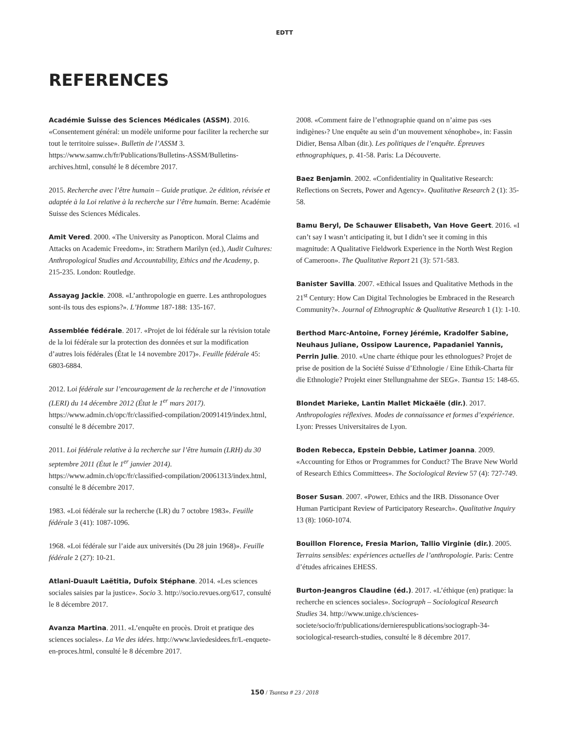EDTT
REFERENCES
Académie Suisse des Sciences Médicales (ASSM). 2016. «Consentement général: un modèle uniforme pour faciliter la recherche sur tout le territoire suisse». Bulletin de l’ASSM 3. https://www.samw.ch/fr/Publications/Bulletins-ASSM/Bulletins-archives.html, consulté le 8 décembre 2017.
2015. Recherche avec l’être humain – Guide pratique. 2e édition, révisée et adaptée à la Loi relative à la recherche sur l’être humain. Berne: Académie Suisse des Sciences Médicales.
Amit Vered. 2000. «The University as Panopticon. Moral Claims and Attacks on Academic Freedom», in: Strathern Marilyn (ed.), Audit Cultures: Anthropological Studies and Accountability, Ethics and the Academy, p. 215-235. London: Routledge.
Assayag Jackie. 2008. «L’anthropologie en guerre. Les anthropologues sont-ils tous des espions?». L’Homme 187-188: 135-167.
Assemblée fédérale. 2017. «Projet de loi fédérale sur la révision totale de la loi fédérale sur la protection des données et sur la modification d’autres lois fédérales (État le 14 novembre 2017)». Feuille fédérale 45: 6803-6884.
2012. Loi fédérale sur l’encouragement de la recherche et de l’innovation (LERI) du 14 décembre 2012 (État le 1<sup>er</sup> mars 2017). https://www.admin.ch/opc/fr/classified-compilation/20091419/index.html, consulté le 8 décembre 2017.
2011. Loi fédérale relative à la recherche sur l’être humain (LRH) du 30 septembre 2011 (État le 1<sup>er</sup> janvier 2014). https://www.admin.ch/opc/fr/classified-compilation/20061313/index.html, consulté le 8 décembre 2017.
1983. «Loi fédérale sur la recherche (LR) du 7 octobre 1983». Feuille fédérale 3 (41): 1087-1096.
1968. «Loi fédérale sur l’aide aux universités (Du 28 juin 1968)». Feuille fédérale 2 (27): 10-21.
Atlani-Duault Laëtitia, Dufoix Stéphane. 2014. «Les sciences sociales saisies par la justice». Socio 3. http://socio.revues.org/617, consulté le 8 décembre 2017.
Avanza Martina. 2011. «L’enquête en procès. Droit et pratique des sciences sociales». La Vie des idées. http://www.laviedesidees.fr/L-enquete-en-proces.html, consulté le 8 décembre 2017.
2008. «Comment faire de l’ethnographie quand on n’aime pas ‹ses indigènes›? Une enquête au sein d’un mouvement xénophobe», in: Fassin Didier, Bensa Alban (dir.). Les politiques de l’enquête. Épreuves ethnographiques, p. 41-58. Paris: La Découverte.
Baez Benjamin. 2002. «Confidentiality in Qualitative Research: Reflections on Secrets, Power and Agency». Qualitative Research 2 (1): 35-58.
Bamu Beryl, De Schauwer Elisabeth, Van Hove Geert. 2016. «I can’t say I wasn’t anticipating it, but I didn’t see it coming in this magnitude: A Qualitative Fieldwork Experience in the North West Region of Cameroon». The Qualitative Report 21 (3): 571-583.
Banister Savilla. 2007. «Ethical Issues and Qualitative Methods in the 21<sup>st</sup> Century: How Can Digital Technologies be Embraced in the Research Community?». Journal of Ethnographic & Qualitative Research 1 (1): 1-10.
Berthod Marc-Antoine, Forney Jérémie, Kradolfer Sabine, Neuhaus Juliane, Ossipow Laurence, Papadaniel Yannis, Perrin Julie. 2010. «Une charte éthique pour les ethnologues? Projet de prise de position de la Société Suisse d’Ethnologie / Eine Ethik-Charta für die Ethnologie? Projekt einer Stellungnahme der SEG». Tsantsa 15: 148-65.
Blondet Marieke, Lantin Mallet Mickaële (dir.). 2017. Anthropologies réflexives. Modes de connaissance et formes d’expérience. Lyon: Presses Universitaires de Lyon.
Boden Rebecca, Epstein Debbie, Latimer Joanna. 2009. «Accounting for Ethos or Programmes for Conduct? The Brave New World of Research Ethics Committees». The Sociological Review 57 (4): 727-749.
Boser Susan. 2007. «Power, Ethics and the IRB. Dissonance Over Human Participant Review of Participatory Research». Qualitative Inquiry 13 (8): 1060-1074.
Bouillon Florence, Fresia Marion, Tallio Virginie (dir.). 2005. Terrains sensibles: expériences actuelles de l’anthropologie. Paris: Centre d’études africaines EHESS.
Burton-Jeangros Claudine (éd.). 2017. «L’éthique (en) pratique: la recherche en sciences sociales». Sociograph – Sociological Research Studies 34. http://www.unige.ch/sciences-societe/socio/fr/publications/dernierespublications/sociograph-34-sociological-research-studies, consulté le 8 décembre 2017.
150 / Tsantsa # 23 / 2018